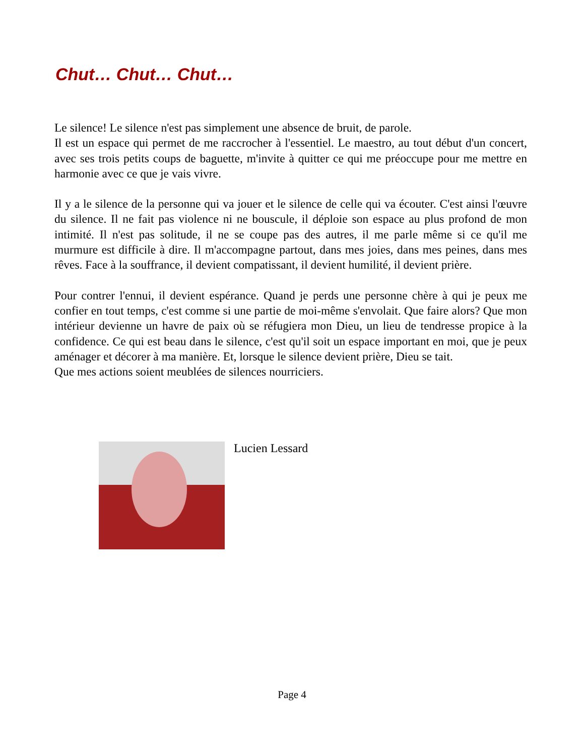Chut… Chut… Chut…
Le silence! Le silence n'est pas simplement une absence de bruit, de parole.
Il est un espace qui permet de me raccrocher à l'essentiel. Le maestro, au tout début d'un concert, avec ses trois petits coups de baguette, m'invite à quitter ce qui me préoccupe pour me mettre en harmonie avec ce que je vais vivre.
Il y a le silence de la personne qui va jouer et le silence de celle qui va écouter. C'est ainsi l'œuvre du silence. Il ne fait pas violence ni ne bouscule, il déploie son espace au plus profond de mon intimité. Il n'est pas solitude, il ne se coupe pas des autres, il me parle même si ce qu'il me murmure est difficile à dire. Il m'accompagne partout, dans mes joies, dans mes peines, dans mes rêves. Face à la souffrance, il devient compatissant, il devient humilité, il devient prière.
Pour contrer l'ennui, il devient espérance. Quand je perds une personne chère à qui je peux me confier en tout temps, c'est comme si une partie de moi-même s'envolait. Que faire alors? Que mon intérieur devienne un havre de paix où se réfugiera mon Dieu, un lieu de tendresse propice à la confidence. Ce qui est beau dans le silence, c'est qu'il soit un espace important en moi, que je peux aménager et décorer à ma manière. Et, lorsque le silence devient prière, Dieu se tait.
Que mes actions soient meublées de silences nourriciers.
Lucien Lessard
Page 4